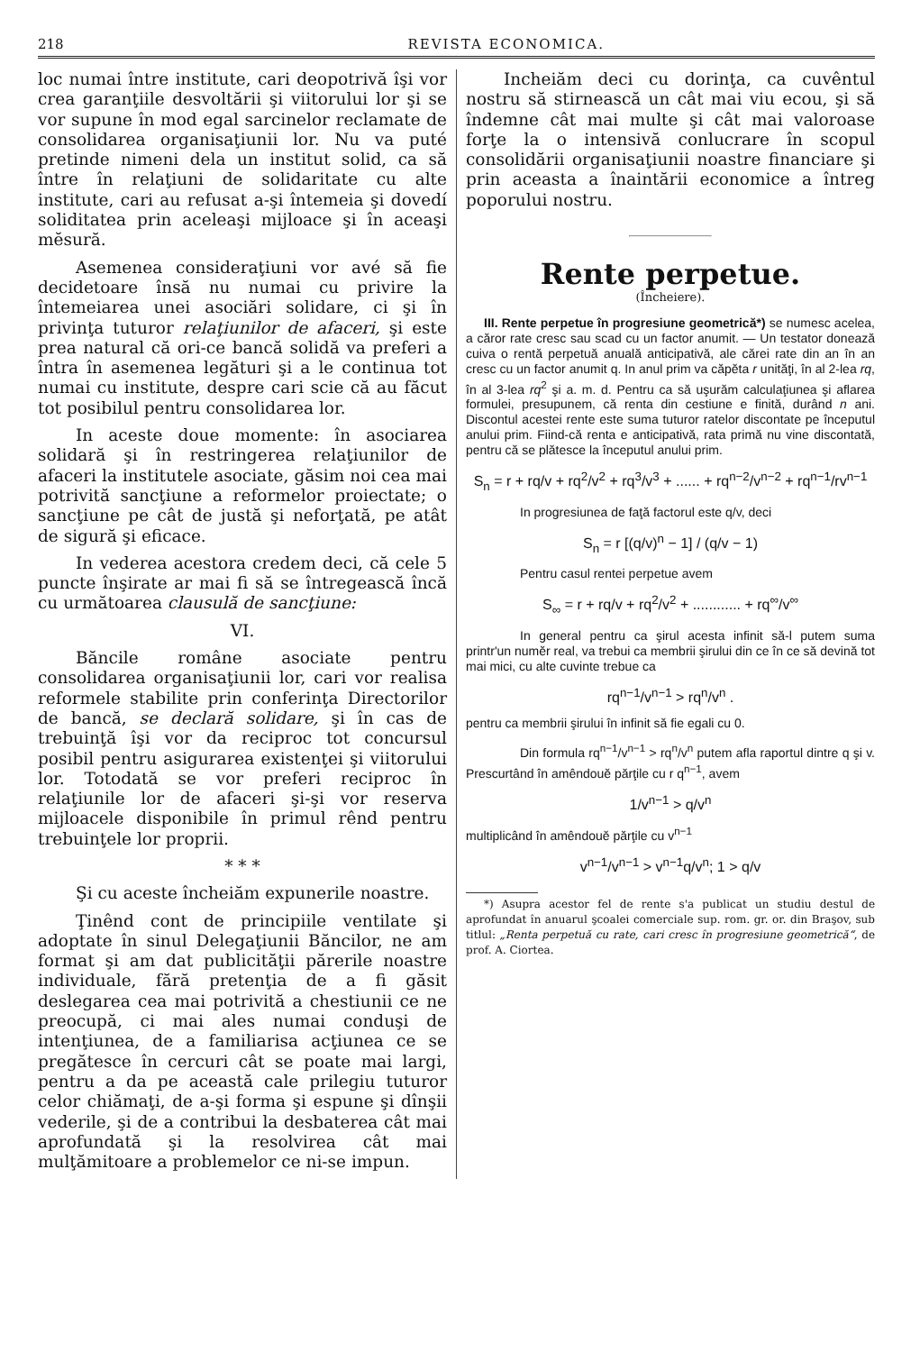218 REVISTA ECONOMICA.
loc numai între institute, cari deopotrivă îşi vor crea garanţiile desvoltării şi viitorului lor şi se vor supune în mod egal sarcinelor reclamate de consolidarea organisaţiunii lor. Nu va puté pretinde nimeni dela un institut solid, ca să între în relaţiuni de solidaritate cu alte institute, cari au refusat a-şi întemeia şi dovedí soliditatea prin aceleaşi mijloace şi în aceaşi mĕsură.
Asemenea consideraţiuni vor avé să fie decidetoare însă nu numai cu privire la întemeiarea unei asociări solidare, ci şi în privinţa tuturor relaţiunilor de afaceri, şi este prea natural că ori-ce bancă solidă va preferi a întra în asemenea legături şi a le continua tot numai cu institute, despre cari scie că au făcut tot posibilul pentru consolidarea lor.
In aceste doue momente: în asociarea solidară şi în restringerea relaţiunilor de afaceri la institutele asociate, găsim noi cea mai potrivită sancţiune a reformelor proiectate; o sancţiune pe cât de justă şi neforţată, pe atât de sigură şi eficace.
In vederea acestora credem deci, că cele 5 puncte înşirate ar mai fi să se întregească încă cu următoarea clausulă de sancţiune:
VI.
Băncile române asociate pentru consolidarea organisaţiunii lor, cari vor realisa reformele stabilite prin conferinţa Directorilor de bancă, se declară solidare, şi în cas de trebuinţă îşi vor da reciproc tot concursul posibil pentru asigurarea existenţei şi viitorului lor. Totodată se vor preferi reciproc în relaţiunile lor de afaceri şi-şi vor reserva mijloacele disponibile în primul rênd pentru trebuinţele lor proprii.
* * *
Şi cu aceste încheiăm expunerile noastre.
Ţinênd cont de principiile ventilate şi adoptate în sinul Delegaţiunii Băncilor, ne am format şi am dat publicităţii părerile noastre individuale, fără pretenţia de a fi găsit deslegarea cea mai potrivită a chestiunii ce ne preocupă, ci mai ales numai conduşi de intenţiunea, de a familiarisa acţiunea ce se pregătesce în cercuri cât se poate mai largi, pentru a da pe această cale prilegiu tuturor celor chiămaţi, de a-şi forma şi espune şi dînşii vederile, şi de a contribui la desbaterea cât mai aprofundată şi la resolvirea cât mai mulţămitoare a problemelor ce ni-se impun.
Incheiăm deci cu dorinţa, ca cuvêntul nostru să stirnească un cât mai viu ecou, şi să îndemne cât mai multe şi cât mai valoroase forţe la o intensivă conlucrare în scopul consolidării organisaţiunii noastre financiare şi prin aceasta a înaintării economice a întreg poporului nostru.
Rente perpetue.
(Încheiere).
III. Rente perpetue în progresiune geometrică*) se numesc acelea, a căror rate cresc sau scad cu un factor anumit. — Un testator donează cuiva o rentă perpetuă anuală anticipativă, ale cărei rate din an în an cresc cu un factor anumit q. In anul prim va căpĕta r unităţi, în al 2-lea rq, în al 3-lea rq<sup>2</sup> şi a. m. d. Pentru ca să uşurăm calculaţiunea şi aflarea formulei, presupunem, că renta din cestiune e finită, durând n ani. Discontul acestei rente este suma tuturor ratelor discontate pe începutul anului prim. Fiind-că renta e anticipativă, rata primă nu vine discontată, pentru că se plătesce la începutul anului prim.
S<sub>n</sub> = r + rq/v + rq<sup>2</sup>/v<sup>2</sup> + rq<sup>3</sup>/v<sup>3</sup> + ...... + rq<sup>n−2</sup>/v<sup>n−2</sup> + rq<sup>n−1</sup>/rv<sup>n−1</sup>
In progresiunea de faţă factorul este q/v, deci
S<sub>n</sub> = r [(q/v)<sup>n</sup> − 1] / (q/v − 1)
Pentru casul rentei perpetue avem
S<sub>∞</sub> = r + rq/v + rq<sup>2</sup>/v<sup>2</sup> + ............ + rq<sup>∞</sup>/v<sup>∞</sup>
In general pentru ca şirul acesta infinit să-l putem suma printr'un numĕr real, va trebui ca membrii şirului din ce în ce să devină tot mai mici, cu alte cuvinte trebue ca
rq<sup>n−1</sup>/v<sup>n−1</sup> > rq<sup>n</sup>/v<sup>n</sup> .
pentru ca membrii şirului în infinit să fie egali cu 0.
Din formula rq<sup>n−1</sup>/v<sup>n−1</sup> > rq<sup>n</sup>/v<sup>n</sup> putem afla raportul dintre q şi v. Prescurtând în amêndouĕ părţile cu r q<sup>n−1</sup>, avem
1/v<sup>n−1</sup> > q/v<sup>n</sup>
multiplicând în amêndouĕ părţile cu v<sup>n−1</sup>
v<sup>n−1</sup>/v<sup>n−1</sup> > v<sup>n−1</sup>q/v<sup>n</sup>; 1 > q/v
*) Asupra acestor fel de rente s'a publicat un studiu destul de aprofundat în anuarul şcoalei comerciale sup. rom. gr. or. din Braşov, sub titlul: „Renta perpetuă cu rate, cari cresc în progresiune geometrică“, de prof. A. Ciortea.